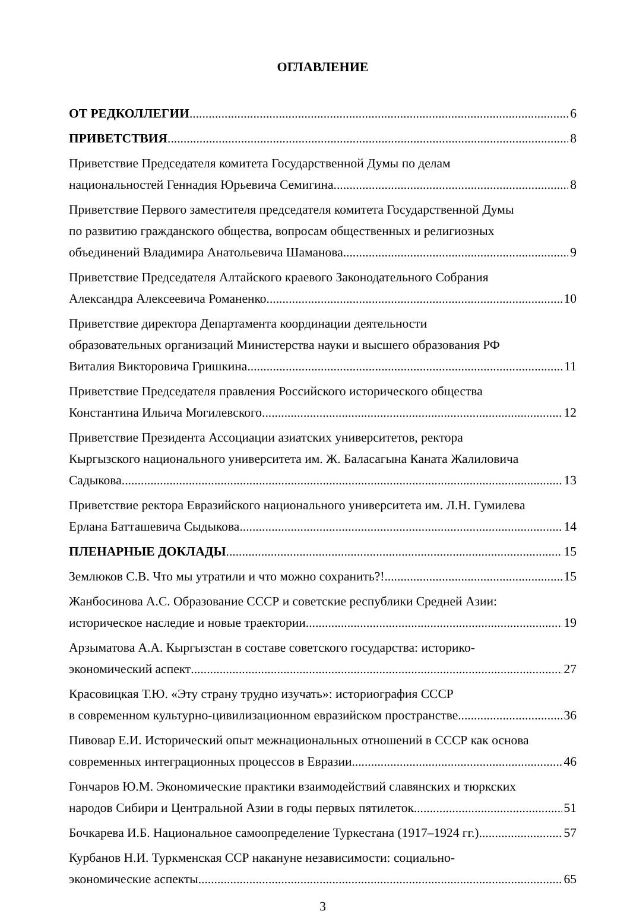ОГЛАВЛЕНИЕ
ОТ РЕДКОЛЛЕГИИ 6
ПРИВЕТСТВИЯ 8
Приветствие Председателя комитета Государственной Думы по делам
национальностей Геннадия Юрьевича Семигина 8
Приветствие Первого заместителя председателя комитета Государственной Думы
по развитию гражданского общества, вопросам общественных и религиозных
объединений Владимира Анатольевича Шаманова 9
Приветствие Председателя Алтайского краевого Законодательного Собрания
Александра Алексеевича Романенко 10
Приветствие директора Департамента координации деятельности
образовательных организаций Министерства науки и высшего образования РФ
Виталия Викторовича Гришкина 11
Приветствие Председателя правления Российского исторического общества
Константина Ильича Могилевского 12
Приветствие Президента Ассоциации азиатских университетов, ректора
Кыргызского национального университета им. Ж. Баласагына Каната Жалиловича
Садыкова 13
Приветствие ректора Евразийского национального университета им. Л.Н. Гумилева
Ерлана Батташевича Сыдыкова 14
ПЛЕНАРНЫЕ ДОКЛАДЫ 15
Землюков С.В. Что мы утратили и что можно сохранить?! 15
Жанбосинова А.С. Образование СССР и советские республики Средней Азии:
историческое наследие и новые траектории 19
Арзыматова А.А. Кыргызстан в составе советского государства: историко-
экономический аспект 27
Красовицкая Т.Ю. «Эту страну трудно изучать»: историография СССР
в современном культурно-цивилизационном евразийском пространстве 36
Пивовар Е.И. Исторический опыт межнациональных отношений в СССР как основа
современных интеграционных процессов в Евразии 46
Гончаров Ю.М. Экономические практики взаимодействий славянских и тюркских
народов Сибири и Центральной Азии в годы первых пятилеток 51
Бочкарева И.Б. Национальное самоопределение Туркестана (1917–1924 гг.) 57
Курбанов Н.И. Туркменская ССР накануне независимости: социально-
экономические аспекты 65
3